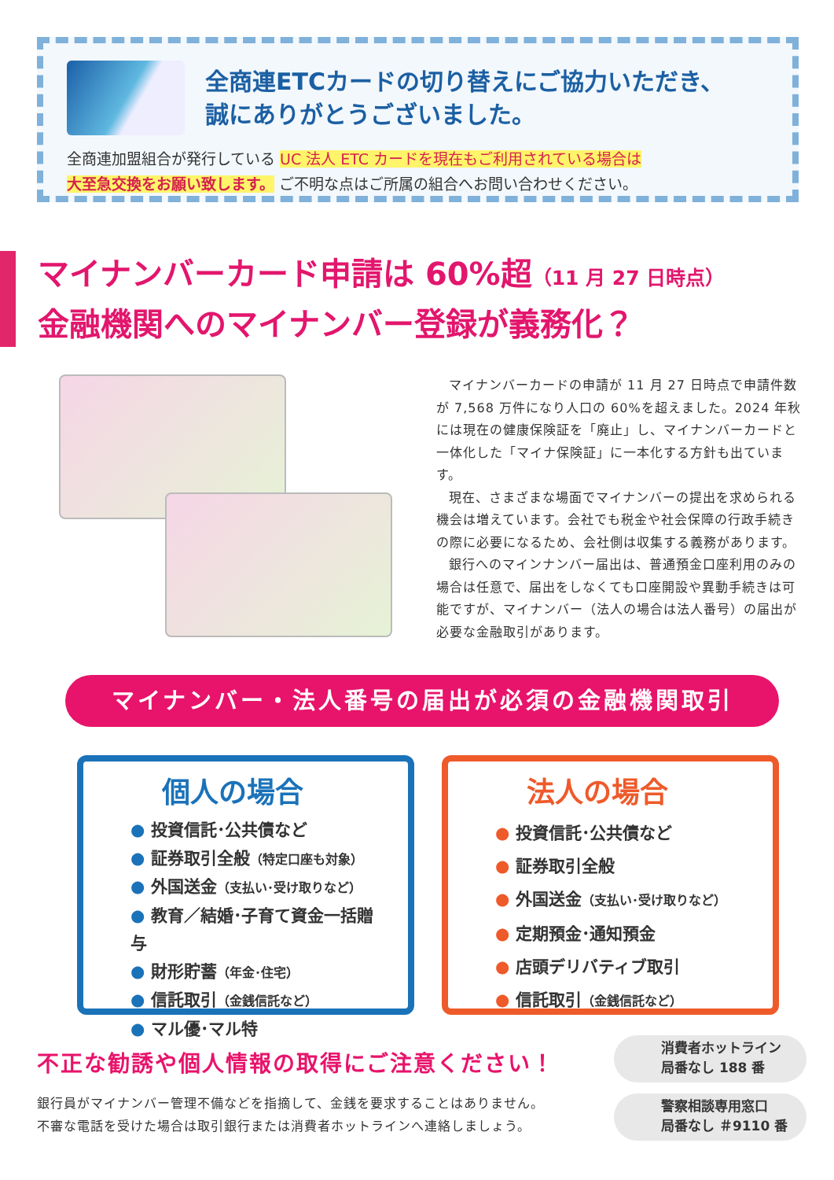全商連ETCカードの切り替えにご協力いただき、
誠にありがとうございました。
全商連加盟組合が発行している UC 法人 ETC カードを現在もご利用されている場合は
大至急交換をお願い致します。 ご不明な点はご所属の組合へお問い合わせください。
マイナンバーカード申請は 60%超（11 月 27 日時点）
金融機関へのマイナンバー登録が義務化？
マイナンバーカードの申請が 11 月 27 日時点で申請件数が 7,568 万件になり人口の 60%を超えました。2024 年秋には現在の健康保険証を「廃止」し、マイナンバーカードと一体化した「マイナ保険証」に一本化する方針も出ています。
現在、さまざまな場面でマイナンバーの提出を求められる機会は増えています。会社でも税金や社会保障の行政手続きの際に必要になるため、会社側は収集する義務があります。
銀行へのマインナンバー届出は、普通預金口座利用のみの場合は任意で、届出をしなくても口座開設や異動手続きは可能ですが、マイナンバー（法人の場合は法人番号）の届出が必要な金融取引があります。
マイナンバー・法人番号の届出が必須の金融機関取引
個人の場合
● 投資信託･公共債など
● 証券取引全般（特定口座も対象）
● 外国送金（支払い･受け取りなど）
● 教育／結婚･子育て資金一括贈与
● 財形貯蓄（年金･住宅）
● 信託取引（金銭信託など）
● マル優･マル特
法人の場合
● 投資信託･公共債など
● 証券取引全般
● 外国送金（支払い･受け取りなど）
● 定期預金･通知預金
● 店頭デリバティブ取引
● 信託取引（金銭信託など）
不正な勧誘や個人情報の取得にご注意ください！
銀行員がマイナンバー管理不備などを指摘して、金銭を要求することはありません。
不審な電話を受けた場合は取引銀行または消費者ホットラインへ連絡しましょう。
消費者ホットライン
局番なし 188 番
警察相談専用窓口
局番なし ＃9110 番